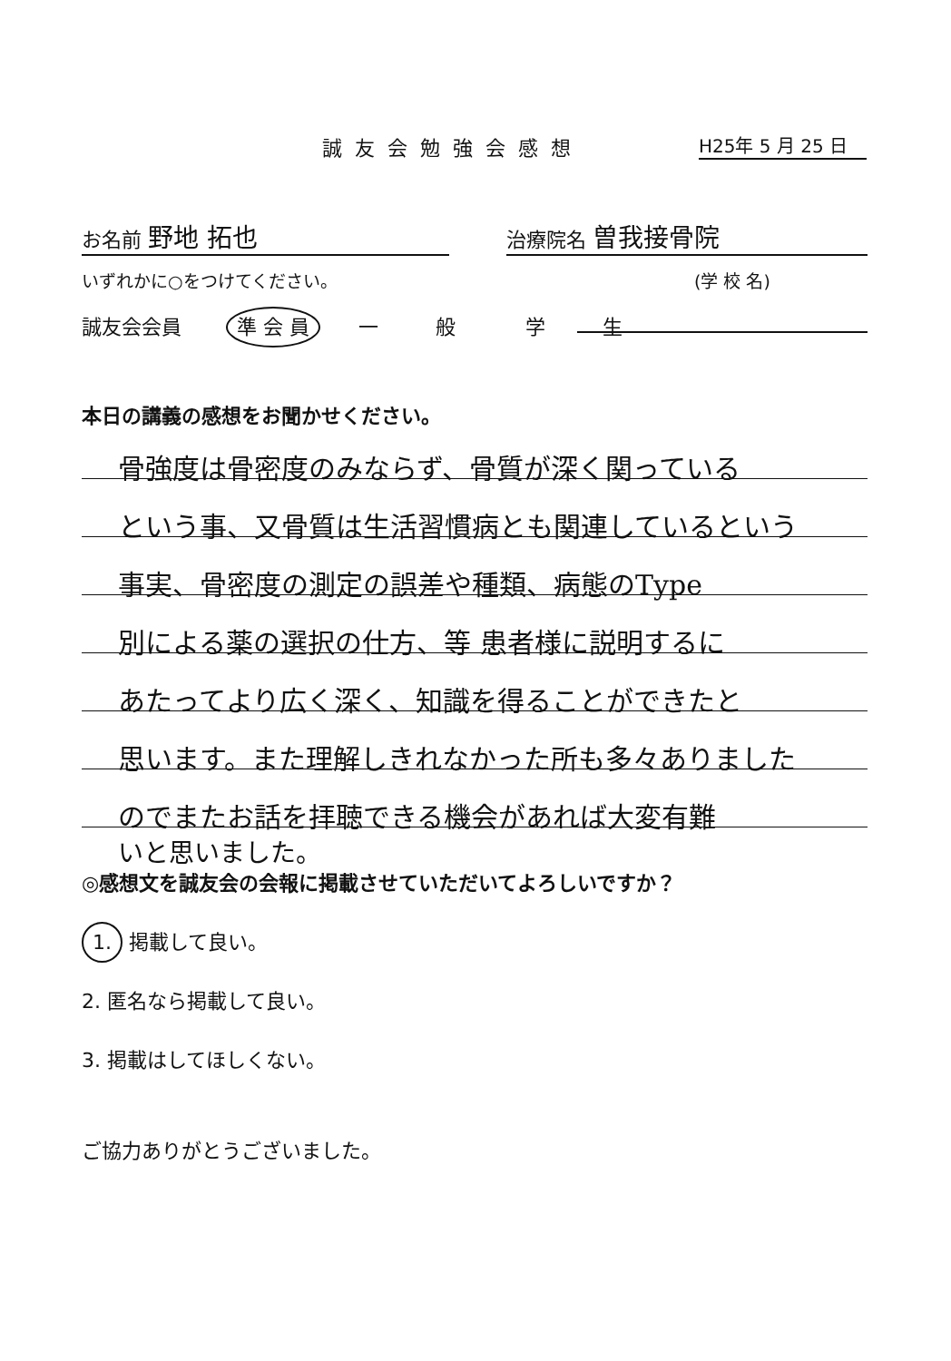誠友会勉強会感想 H25年 5 月 25 日
お名前 野地 拓也 治療院名 曽我接骨院
いずれかに○をつけてください。 (学 校 名)
誠友会会員 準 会 員 一 般 学 生
本日の講義の感想をお聞かせください。
骨強度は骨密度のみならず、骨質が深く関っている
という事、又骨質は生活習慣病とも関連しているという
事実、骨密度の測定の誤差や種類、病態のType
別による薬の選択の仕方、等 患者様に説明するに
あたってより広く深く、知識を得ることができたと
思います。また理解しきれなかった所も多々ありました
のでまたお話を拝聴できる機会があれば大変有難
いと思いました。
◎感想文を誠友会の会報に掲載させていただいてよろしいですか？
1. 掲載して良い。
2. 匿名なら掲載して良い。
3. 掲載はしてほしくない。
ご協力ありがとうございました。